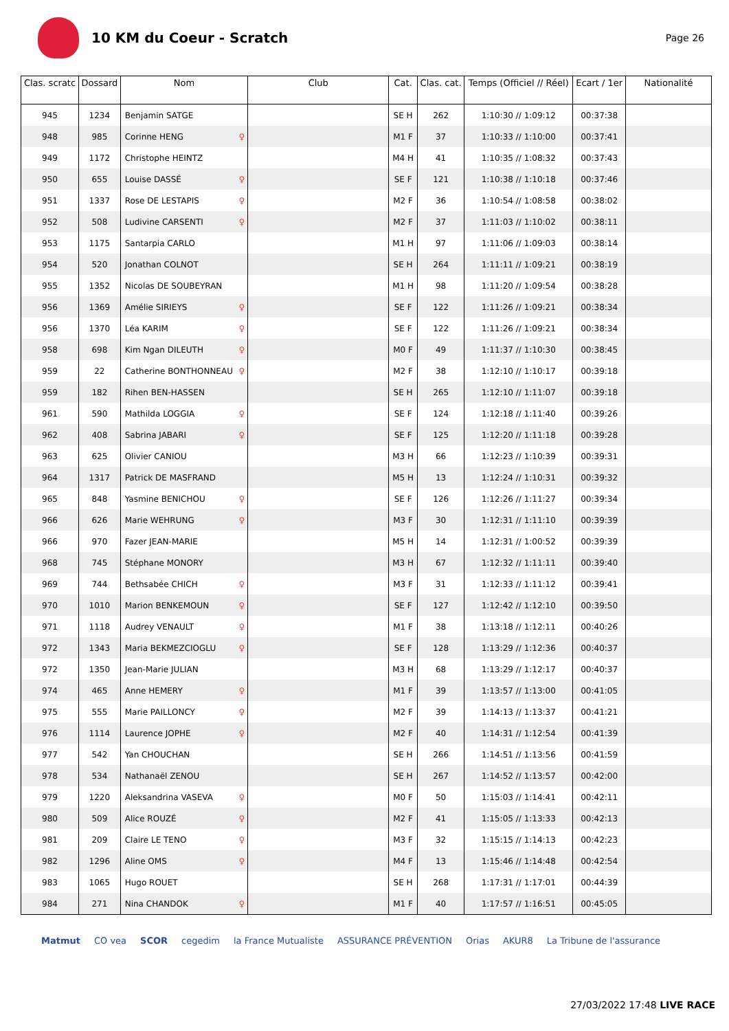10 KM du Coeur - Scratch
Page 26
| Clas. scratc | Dossard | Nom | Club | Cat. | Clas. cat. | Temps (Officiel // Réel) | Ecart / 1er | Nationalité |
| --- | --- | --- | --- | --- | --- | --- | --- | --- |
| 945 | 1234 | Benjamin SATGE | | SE H | 262 | 1:10:30 // 1:09:12 | 00:37:38 | |
| 948 | 985 | Corinne HENG ♀ | | M1 F | 37 | 1:10:33 // 1:10:00 | 00:37:41 | |
| 949 | 1172 | Christophe HEINTZ | | M4 H | 41 | 1:10:35 // 1:08:32 | 00:37:43 | |
| 950 | 655 | Louise DASSÉ ♀ | | SE F | 121 | 1:10:38 // 1:10:18 | 00:37:46 | |
| 951 | 1337 | Rose DE LESTAPIS ♀ | | M2 F | 36 | 1:10:54 // 1:08:58 | 00:38:02 | |
| 952 | 508 | Ludivine CARSENTI ♀ | | M2 F | 37 | 1:11:03 // 1:10:02 | 00:38:11 | |
| 953 | 1175 | Santarpia CARLO | | M1 H | 97 | 1:11:06 // 1:09:03 | 00:38:14 | |
| 954 | 520 | Jonathan COLNOT | | SE H | 264 | 1:11:11 // 1:09:21 | 00:38:19 | |
| 955 | 1352 | Nicolas DE SOUBEYRAN | | M1 H | 98 | 1:11:20 // 1:09:54 | 00:38:28 | |
| 956 | 1369 | Amélie SIRIEYS ♀ | | SE F | 122 | 1:11:26 // 1:09:21 | 00:38:34 | |
| 956 | 1370 | Léa KARIM ♀ | | SE F | 122 | 1:11:26 // 1:09:21 | 00:38:34 | |
| 958 | 698 | Kim Ngan DILEUTH ♀ | | M0 F | 49 | 1:11:37 // 1:10:30 | 00:38:45 | |
| 959 | 22 | Catherine BONTHONNEAU ♀ | | M2 F | 38 | 1:12:10 // 1:10:17 | 00:39:18 | |
| 959 | 182 | Rihen BEN-HASSEN | | SE H | 265 | 1:12:10 // 1:11:07 | 00:39:18 | |
| 961 | 590 | Mathilda LOGGIA ♀ | | SE F | 124 | 1:12:18 // 1:11:40 | 00:39:26 | |
| 962 | 408 | Sabrina JABARI ♀ | | SE F | 125 | 1:12:20 // 1:11:18 | 00:39:28 | |
| 963 | 625 | Olivier CANIOU | | M3 H | 66 | 1:12:23 // 1:10:39 | 00:39:31 | |
| 964 | 1317 | Patrick DE MASFRAND | | M5 H | 13 | 1:12:24 // 1:10:31 | 00:39:32 | |
| 965 | 848 | Yasmine BENICHOU ♀ | | SE F | 126 | 1:12:26 // 1:11:27 | 00:39:34 | |
| 966 | 626 | Marie WEHRUNG ♀ | | M3 F | 30 | 1:12:31 // 1:11:10 | 00:39:39 | |
| 966 | 970 | Fazer JEAN-MARIE | | M5 H | 14 | 1:12:31 // 1:00:52 | 00:39:39 | |
| 968 | 745 | Stéphane MONORY | | M3 H | 67 | 1:12:32 // 1:11:11 | 00:39:40 | |
| 969 | 744 | Bethsabée CHICH ♀ | | M3 F | 31 | 1:12:33 // 1:11:12 | 00:39:41 | |
| 970 | 1010 | Marion BENKEMOUN ♀ | | SE F | 127 | 1:12:42 // 1:12:10 | 00:39:50 | |
| 971 | 1118 | Audrey VENAULT ♀ | | M1 F | 38 | 1:13:18 // 1:12:11 | 00:40:26 | |
| 972 | 1343 | Maria BEKMEZCIOGLU ♀ | | SE F | 128 | 1:13:29 // 1:12:36 | 00:40:37 | |
| 972 | 1350 | Jean-Marie JULIAN | | M3 H | 68 | 1:13:29 // 1:12:17 | 00:40:37 | |
| 974 | 465 | Anne HEMERY ♀ | | M1 F | 39 | 1:13:57 // 1:13:00 | 00:41:05 | |
| 975 | 555 | Marie PAILLONCY ♀ | | M2 F | 39 | 1:14:13 // 1:13:37 | 00:41:21 | |
| 976 | 1114 | Laurence JOPHE ♀ | | M2 F | 40 | 1:14:31 // 1:12:54 | 00:41:39 | |
| 977 | 542 | Yan CHOUCHAN | | SE H | 266 | 1:14:51 // 1:13:56 | 00:41:59 | |
| 978 | 534 | Nathanaël ZENOU | | SE H | 267 | 1:14:52 // 1:13:57 | 00:42:00 | |
| 979 | 1220 | Aleksandrina VASEVA ♀ | | M0 F | 50 | 1:15:03 // 1:14:41 | 00:42:11 | |
| 980 | 509 | Alice ROUZÉ ♀ | | M2 F | 41 | 1:15:05 // 1:13:33 | 00:42:13 | |
| 981 | 209 | Claire LE TENO ♀ | | M3 F | 32 | 1:15:15 // 1:14:13 | 00:42:23 | |
| 982 | 1296 | Aline OMS ♀ | | M4 F | 13 | 1:15:46 // 1:14:48 | 00:42:54 | |
| 983 | 1065 | Hugo ROUET | | SE H | 268 | 1:17:31 // 1:17:01 | 00:44:39 | |
| 984 | 271 | Nina CHANDOK ♀ | | M1 F | 40 | 1:17:57 // 1:16:51 | 00:45:05 | |
Matmut CO vea SCOR cegedim la France Mutualiste ASSURANCE PRÉVENTION Orias AKUR8 La Tribune de l'assurance
27/03/2022 17:48 LIVE RACE